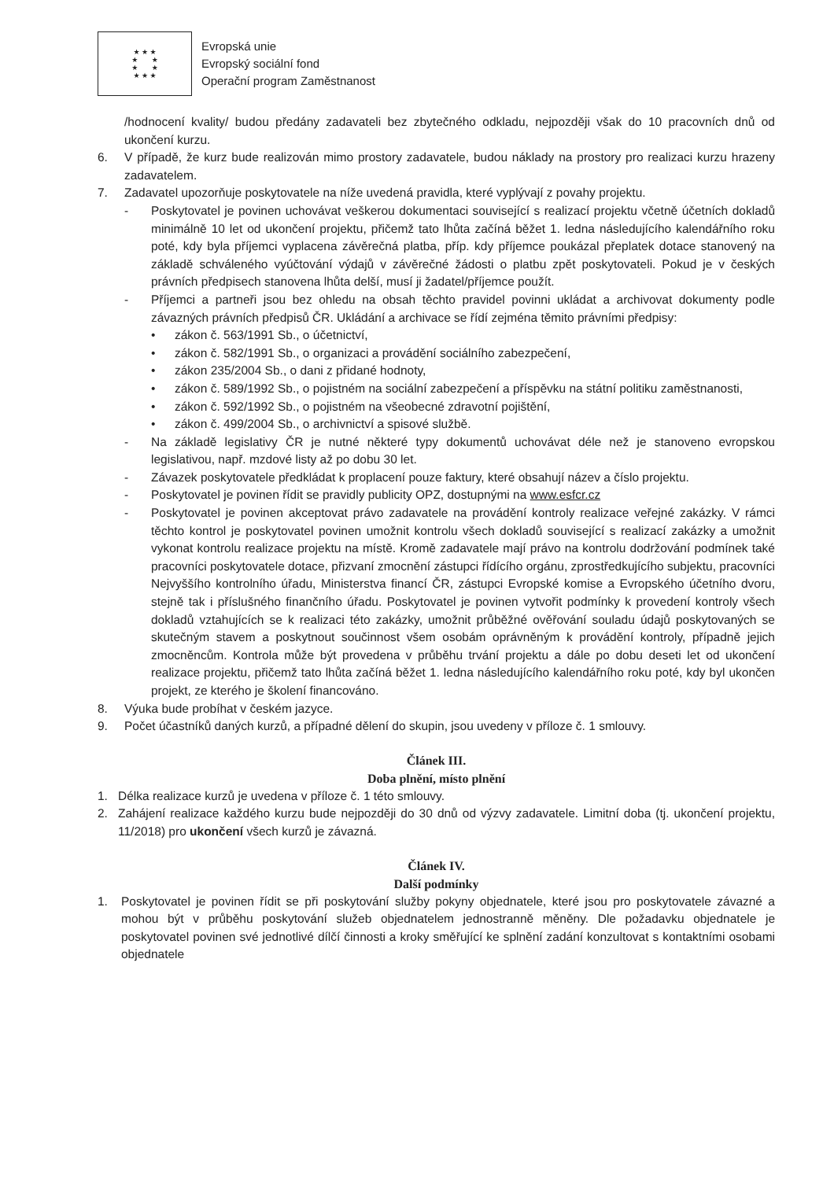★ ★ ★
★ ★
★ ★
★ ★ ★
Evropská unie
Evropský sociální fond
Operační program Zaměstnanost
/hodnocení kvality/ budou předány zadavateli bez zbytečného odkladu, nejpozději však do 10 pracovních dnů od ukončení kurzu.
6. V případě, že kurz bude realizován mimo prostory zadavatele, budou náklady na prostory pro realizaci kurzu hrazeny zadavatelem.
7. Zadavatel upozorňuje poskytovatele na níže uvedená pravidla, které vyplývají z povahy projektu.
- Poskytovatel je povinen uchovávat veškerou dokumentaci související s realizací projektu včetně účetních dokladů minimálně 10 let od ukončení projektu, přičemž tato lhůta začíná běžet 1. ledna následujícího kalendářního roku poté, kdy byla příjemci vyplacena závěrečná platba, příp. kdy příjemce poukázal přeplatek dotace stanovený na základě schváleného vyúčtování výdajů v závěrečné žádosti o platbu zpět poskytovateli. Pokud je v českých právních předpisech stanovena lhůta delší, musí ji žadatel/příjemce použít.
- Příjemci a partneři jsou bez ohledu na obsah těchto pravidel povinni ukládat a archivovat dokumenty podle závazných právních předpisů ČR. Ukládání a archivace se řídí zejména těmito právními předpisy:
• zákon č. 563/1991 Sb., o účetnictví,
• zákon č. 582/1991 Sb., o organizaci a provádění sociálního zabezpečení,
• zákon 235/2004 Sb., o dani z přidané hodnoty,
• zákon č. 589/1992 Sb., o pojistném na sociální zabezpečení a příspěvku na státní politiku zaměstnanosti,
• zákon č. 592/1992 Sb., o pojistném na všeobecné zdravotní pojištění,
• zákon č. 499/2004 Sb., o archivnictví a spisové službě.
- Na základě legislativy ČR je nutné některé typy dokumentů uchovávat déle než je stanoveno evropskou legislativou, např. mzdové listy až po dobu 30 let.
- Závazek poskytovatele předkládat k proplacení pouze faktury, které obsahují název a číslo projektu.
- Poskytovatel je povinen řídit se pravidly publicity OPZ, dostupnými na www.esfcr.cz
- Poskytovatel je povinen akceptovat právo zadavatele na provádění kontroly realizace veřejné zakázky. V rámci těchto kontrol je poskytovatel povinen umožnit kontrolu všech dokladů související s realizací zakázky a umožnit vykonat kontrolu realizace projektu na místě. Kromě zadavatele mají právo na kontrolu dodržování podmínek také pracovníci poskytovatele dotace, přizvaní zmocnění zástupci řídícího orgánu, zprostředkujícího subjektu, pracovníci Nejvyššího kontrolního úřadu, Ministerstva financí ČR, zástupci Evropské komise a Evropského účetního dvoru, stejně tak i příslušného finančního úřadu. Poskytovatel je povinen vytvořit podmínky k provedení kontroly všech dokladů vztahujících se k realizaci této zakázky, umožnit průběžné ověřování souladu údajů poskytovaných se skutečným stavem a poskytnout součinnost všem osobám oprávněným k provádění kontroly, případně jejich zmocněncům. Kontrola může být provedena v průběhu trvání projektu a dále po dobu deseti let od ukončení realizace projektu, přičemž tato lhůta začíná běžet 1. ledna následujícího kalendářního roku poté, kdy byl ukončen projekt, ze kterého je školení financováno.
8. Výuka bude probíhat v českém jazyce.
9. Počet účastníků daných kurzů, a případné dělení do skupin, jsou uvedeny v příloze č. 1 smlouvy.
Článek III.
Doba plnění, místo plnění
1. Délka realizace kurzů je uvedena v příloze č. 1 této smlouvy.
2. Zahájení realizace každého kurzu bude nejpozději do 30 dnů od výzvy zadavatele. Limitní doba (tj. ukončení projektu, 11/2018) pro ukončení všech kurzů je závazná.
Článek IV.
Další podmínky
1. Poskytovatel je povinen řídit se při poskytování služby pokyny objednatele, které jsou pro poskytovatele závazné a mohou být v průběhu poskytování služeb objednatelem jednostranně měněny. Dle požadavku objednatele je poskytovatel povinen své jednotlivé dílčí činnosti a kroky směřující ke splnění zadání konzultovat s kontaktními osobami objednatele